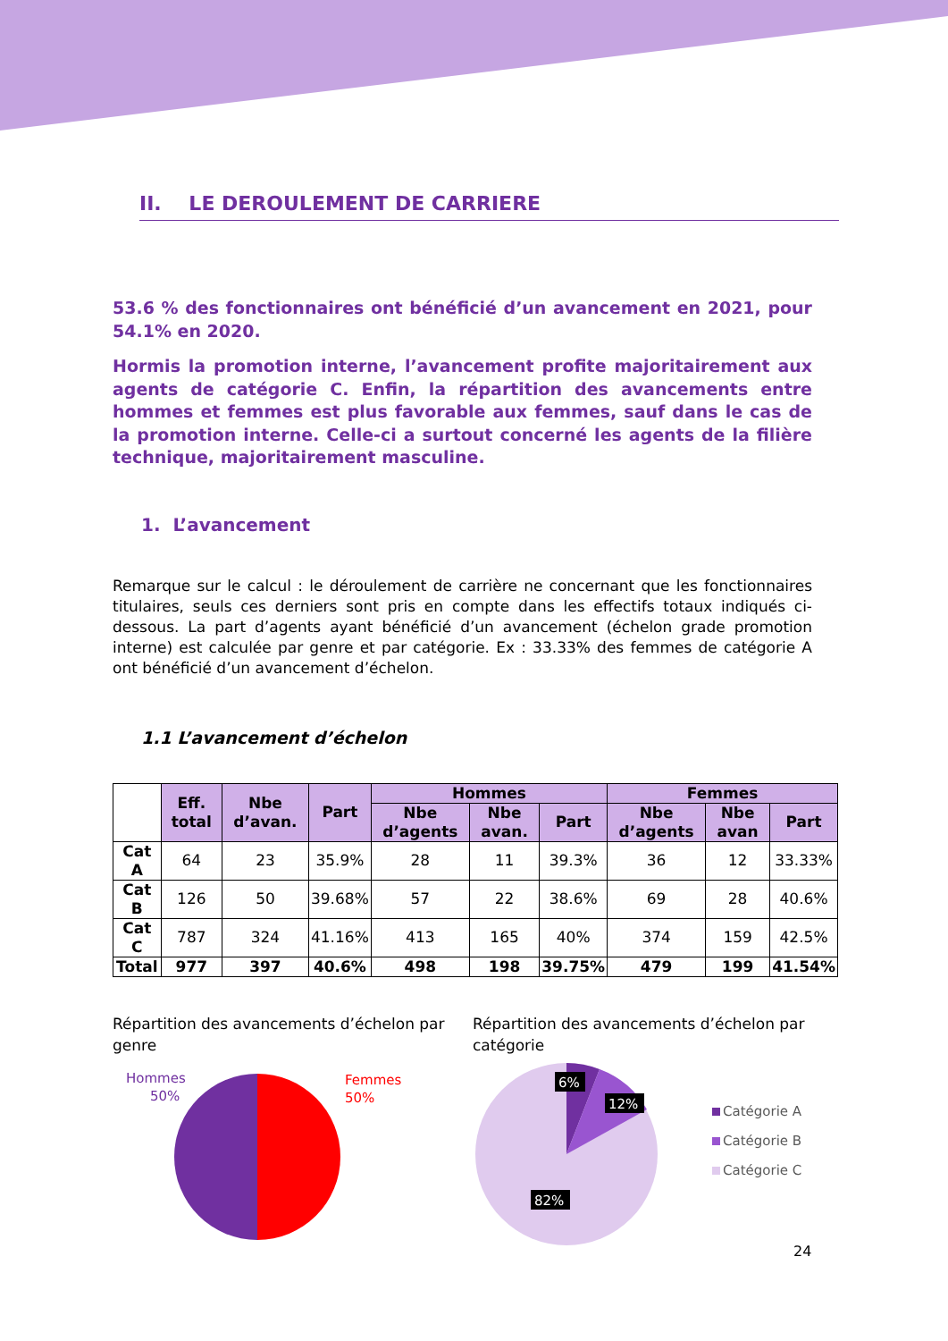II. LE DEROULEMENT DE CARRIERE
53.6 % des fonctionnaires ont bénéficié d’un avancement en 2021, pour 54.1% en 2020.
Hormis la promotion interne, l’avancement profite majoritairement aux agents de catégorie C. Enfin, la répartition des avancements entre hommes et femmes est plus favorable aux femmes, sauf dans le cas de la promotion interne. Celle-ci a surtout concerné les agents de la filière technique, majoritairement masculine.
1. L’avancement
Remarque sur le calcul : le déroulement de carrière ne concernant que les fonctionnaires titulaires, seuls ces derniers sont pris en compte dans les effectifs totaux indiqués ci-dessous. La part d’agents ayant bénéficié d’un avancement (échelon grade promotion interne) est calculée par genre et par catégorie. Ex : 33.33% des femmes de catégorie A ont bénéficié d’un avancement d’échelon.
1.1 L’avancement d’échelon
| | Eff. total | Nbe d’avan. | Part | Hommes | | | Femmes | | |
| | | | | Nbe d’agents | Nbe avan. | Part | Nbe d’agents | Nbe avan | Part |
| Cat A | 64 | 23 | 35.9% | 28 | 11 | 39.3% | 36 | 12 | 33.33% |
| Cat B | 126 | 50 | 39.68% | 57 | 22 | 38.6% | 69 | 28 | 40.6% |
| Cat C | 787 | 324 | 41.16% | 413 | 165 | 40% | 374 | 159 | 42.5% |
| Total | 977 | 397 | 40.6% | 498 | 198 | 39.75% | 479 | 199 | 41.54% |
Répartition des avancements d’échelon par genre
Hommes
50%
Femmes
50%
Répartition des avancements d’échelon par catégorie
6%
12%
82%
Catégorie A
Catégorie B
Catégorie C
24